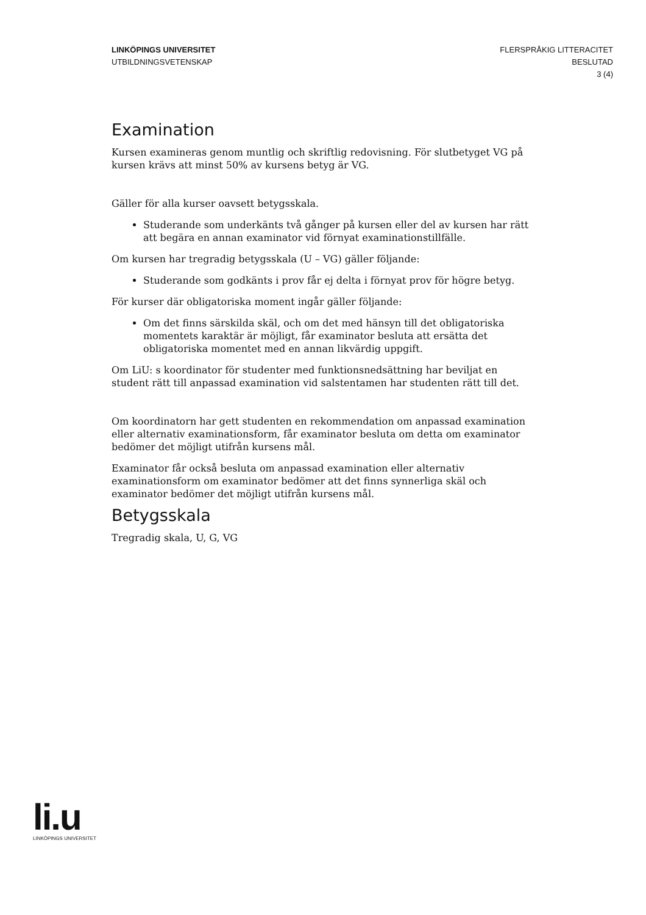LINKÖPINGS UNIVERSITET
UTBILDNINGSVETENSKAP
FLERSPRÅKIG LITTERACITET
BESLUTAD
3 (4)
Examination
Kursen examineras genom muntlig och skriftlig redovisning. För slutbetyget VG på kursen krävs att minst 50% av kursens betyg är VG.
Gäller för alla kurser oavsett betygsskala.
Studerande som underkänts två gånger på kursen eller del av kursen har rätt att begära en annan examinator vid förnyat examinationstillfälle.
Om kursen har tregradig betygsskala (U – VG) gäller följande:
Studerande som godkänts i prov får ej delta i förnyat prov för högre betyg.
För kurser där obligatoriska moment ingår gäller följande:
Om det finns särskilda skäl, och om det med hänsyn till det obligatoriska momentets karaktär är möjligt, får examinator besluta att ersätta det obligatoriska momentet med en annan likvärdig uppgift.
Om LiU: s koordinator för studenter med funktionsnedsättning har beviljat en student rätt till anpassad examination vid salstentamen har studenten rätt till det.
Om koordinatorn har gett studenten en rekommendation om anpassad examination eller alternativ examinationsform, får examinator besluta om detta om examinator bedömer det möjligt utifrån kursens mål.
Examinator får också besluta om anpassad examination eller alternativ examinationsform om examinator bedömer att det finns synnerliga skäl och examinator bedömer det möjligt utifrån kursens mål.
Betygsskala
Tregradig skala, U, G, VG
li.u
LINKÖPINGS UNIVERSITET